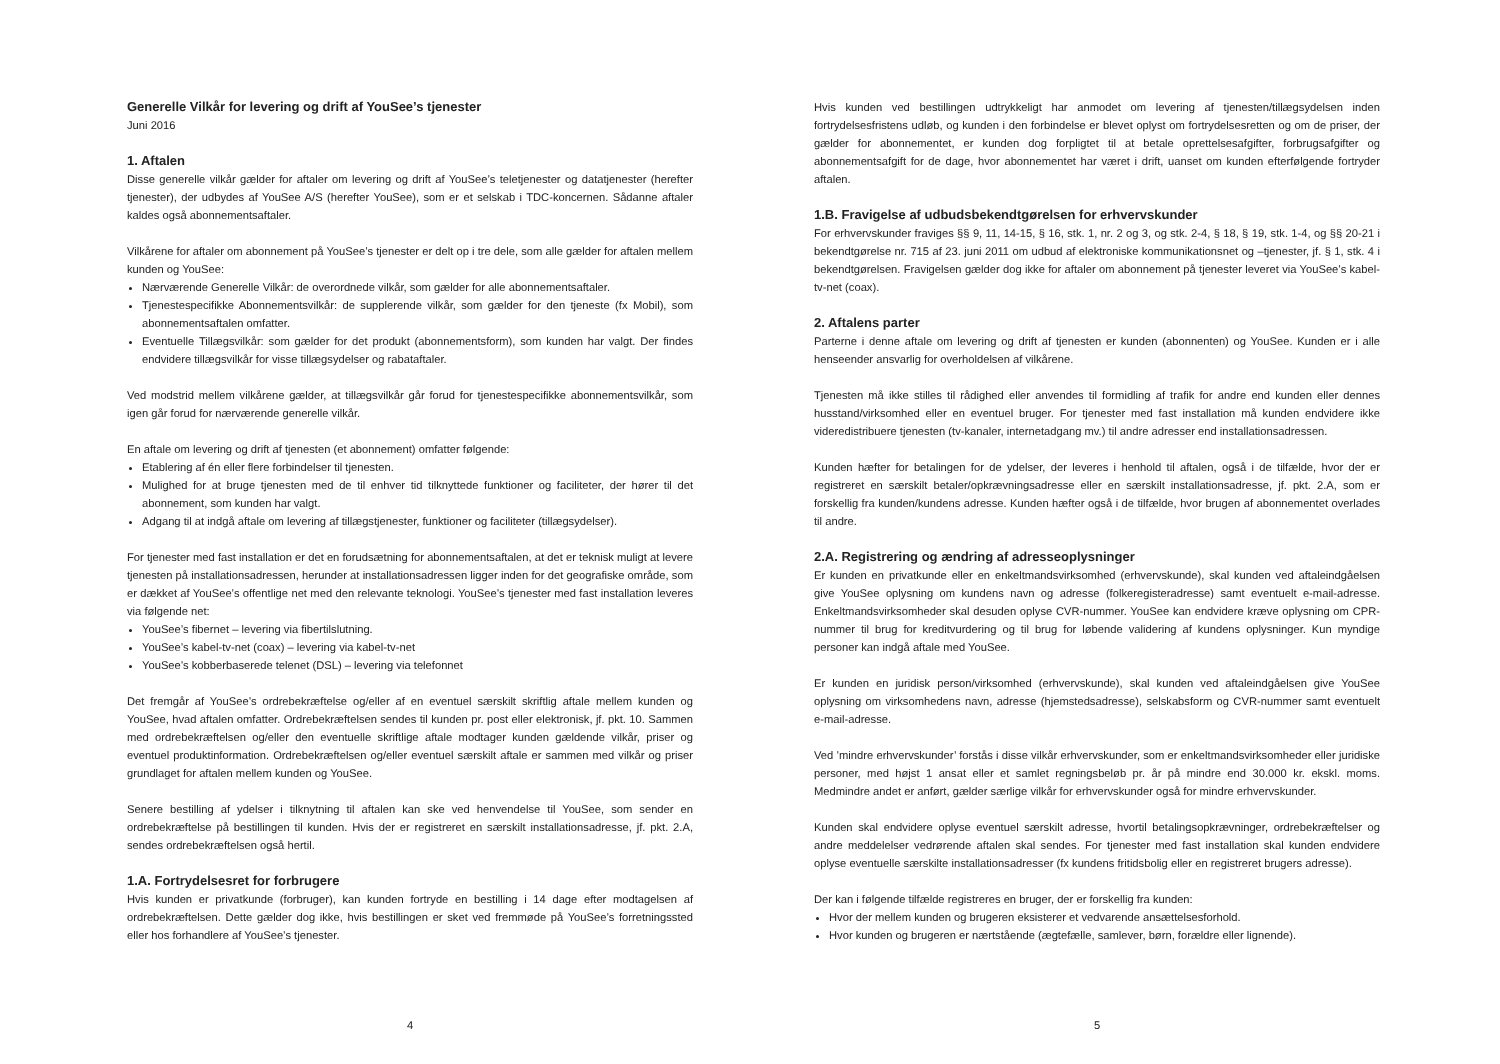Generelle Vilkår for levering og drift af YouSee’s tjenester
Juni 2016
1. Aftalen
Disse generelle vilkår gælder for aftaler om levering og drift af YouSee’s teletjenester og datatjenester (herefter tjenester), der udbydes af YouSee A/S (herefter YouSee), som er et selskab i TDC-koncernen. Sådanne aftaler kaldes også abonnementsaftaler.
Vilkårene for aftaler om abonnement på YouSee’s tjenester er delt op i tre dele, som alle gælder for aftalen mellem kunden og YouSee:
Nærværende Generelle Vilkår: de overordnede vilkår, som gælder for alle abonnementsaftaler.
Tjenestespecifikke Abonnementsvilkår: de supplerende vilkår, som gælder for den tjeneste (fx Mobil), som abonnementsaftalen omfatter.
Eventuelle Tillægsvilkår: som gælder for det produkt (abonnementsform), som kunden har valgt. Der findes endvidere tillægsvilkår for visse tillægsydelser og rabataftaler.
Ved modstrid mellem vilkårene gælder, at tillægsvilkår går forud for tjenestespecifikke abonnementsvilkår, som igen går forud for nærværende generelle vilkår.
En aftale om levering og drift af tjenesten (et abonnement) omfatter følgende:
Etablering af én eller flere forbindelser til tjenesten.
Mulighed for at bruge tjenesten med de til enhver tid tilknyttede funktioner og faciliteter, der hører til det abonnement, som kunden har valgt.
Adgang til at indgå aftale om levering af tillægstjenester, funktioner og faciliteter (tillægsydelser).
For tjenester med fast installation er det en forudsætning for abonnementsaftalen, at det er teknisk muligt at levere tjenesten på installationsadressen, herunder at installationsadressen ligger inden for det geografiske område, som er dækket af YouSee’s offentlige net med den relevante teknologi. YouSee’s tjenester med fast installation leveres via følgende net:
YouSee’s fibernet – levering via fibertilslutning.
YouSee’s kabel-tv-net (coax) – levering via kabel-tv-net
YouSee’s kobberbaserede telenet (DSL) – levering via telefonnet
Det fremgår af YouSee’s ordrebekræftelse og/eller af en eventuel særskilt skriftlig aftale mellem kunden og YouSee, hvad aftalen omfatter. Ordrebekræftelsen sendes til kunden pr. post eller elektronisk, jf. pkt. 10. Sammen med ordrebekræftelsen og/eller den eventuelle skriftlige aftale modtager kunden gældende vilkår, priser og eventuel produktinformation. Ordrebekræftelsen og/eller eventuel særskilt aftale er sammen med vilkår og priser grundlaget for aftalen mellem kunden og YouSee.
Senere bestilling af ydelser i tilknytning til aftalen kan ske ved henvendelse til YouSee, som sender en ordrebekræftelse på bestillingen til kunden. Hvis der er registreret en særskilt installationsadresse, jf. pkt. 2.A, sendes ordrebekræftelsen også hertil.
1.A. Fortrydelsesret for forbrugere
Hvis kunden er privatkunde (forbruger), kan kunden fortryde en bestilling i 14 dage efter modtagelsen af ordrebekræftelsen. Dette gælder dog ikke, hvis bestillingen er sket ved fremmøde på YouSee’s forretningssted eller hos forhandlere af YouSee’s tjenester.
4
Hvis kunden ved bestillingen udtrykkeligt har anmodet om levering af tjenesten/tillægsydelsen inden fortrydelsesfristens udløb, og kunden i den forbindelse er blevet oplyst om fortrydelsesretten og om de priser, der gælder for abonnementet, er kunden dog forpligtet til at betale oprettelsesafgifter, forbrugsafgifter og abonnementsafgift for de dage, hvor abonnementet har været i drift, uanset om kunden efterfølgende fortryder aftalen.
1.B. Fravigelse af udbudsbekendtgørelsen for erhvervskunder
For erhvervskunder fraviges §§ 9, 11, 14-15, § 16, stk. 1, nr. 2 og 3, og stk. 2-4, § 18, § 19, stk. 1-4, og §§ 20-21 i bekendtgørelse nr. 715 af 23. juni 2011 om udbud af elektroniske kommunikationsnet og –tjenester, jf. § 1, stk. 4 i bekendtgørelsen. Fravigelsen gælder dog ikke for aftaler om abonnement på tjenester leveret via YouSee’s kabel-tv-net (coax).
2. Aftalens parter
Parterne i denne aftale om levering og drift af tjenesten er kunden (abonnenten) og YouSee. Kunden er i alle henseender ansvarlig for overholdelsen af vilkårene.
Tjenesten må ikke stilles til rådighed eller anvendes til formidling af trafik for andre end kunden eller dennes husstand/virksomhed eller en eventuel bruger. For tjenester med fast installation må kunden endvidere ikke videredistribuere tjenesten (tv-kanaler, internetadgang mv.) til andre adresser end installationsadressen.
Kunden hæfter for betalingen for de ydelser, der leveres i henhold til aftalen, også i de tilfælde, hvor der er registreret en særskilt betaler/opkrævningsadresse eller en særskilt installationsadresse, jf. pkt. 2.A, som er forskellig fra kunden/kundens adresse. Kunden hæfter også i de tilfælde, hvor brugen af abonnementet overlades til andre.
2.A. Registrering og ændring af adresseoplysninger
Er kunden en privatkunde eller en enkeltmandsvirksomhed (erhvervskunde), skal kunden ved aftaleindgåelsen give YouSee oplysning om kundens navn og adresse (folkeregisteradresse) samt eventuelt e-mail-adresse. Enkeltmandsvirksomheder skal desuden oplyse CVR-nummer. YouSee kan endvidere kræve oplysning om CPR-nummer til brug for kreditvurdering og til brug for løbende validering af kundens oplysninger. Kun myndige personer kan indgå aftale med YouSee.
Er kunden en juridisk person/virksomhed (erhvervskunde), skal kunden ved aftaleindgåelsen give YouSee oplysning om virksomhedens navn, adresse (hjemstedsadresse), selskabsform og CVR-nummer samt eventuelt e-mail-adresse.
Ved ’mindre erhvervskunder’ forstås i disse vilkår erhvervskunder, som er enkeltmandsvirksomheder eller juridiske personer, med højst 1 ansat eller et samlet regningsbeløb pr. år på mindre end 30.000 kr. ekskl. moms. Medmindre andet er anført, gælder særlige vilkår for erhvervskunder også for mindre erhvervskunder.
Kunden skal endvidere oplyse eventuel særskilt adresse, hvortil betalingsopkrævninger, ordrebekræftelser og andre meddelelser vedrørende aftalen skal sendes. For tjenester med fast installation skal kunden endvidere oplyse eventuelle særskilte installationsadresser (fx kundens fritidsbolig eller en registreret brugers adresse).
Der kan i følgende tilfælde registreres en bruger, der er forskellig fra kunden:
Hvor der mellem kunden og brugeren eksisterer et vedvarende ansættelsesforhold.
Hvor kunden og brugeren er nærtstående (ægtefælle, samlever, børn, forældre eller lignende).
5